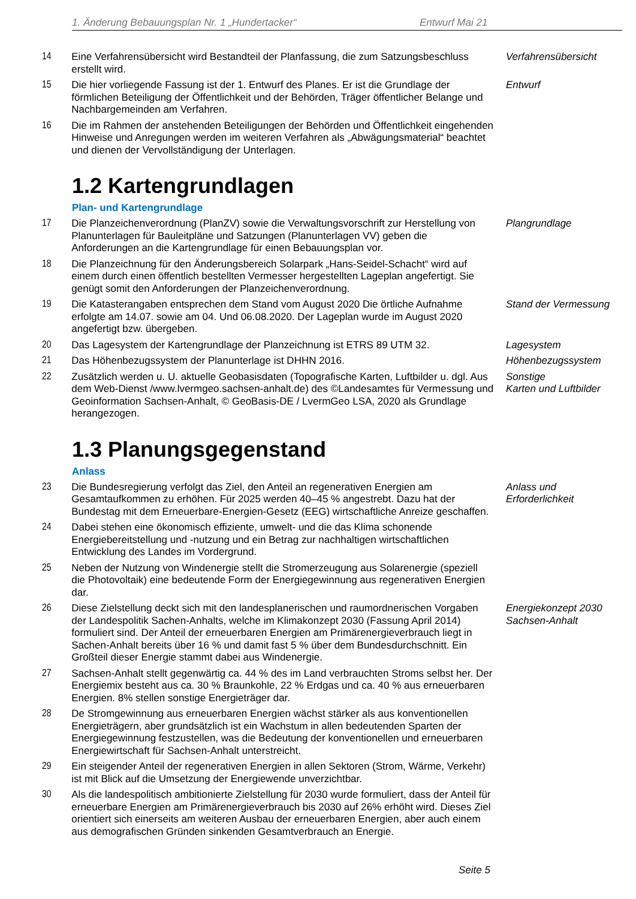1. Änderung Bebauungsplan Nr. 1 „Hundertacker“Entwurf Mai 21
14 Eine Verfahrensübersicht wird Bestandteil der Planfassung, die zum Satzungsbeschluss erstellt wird.
Verfahrensübersicht
15 Die hier vorliegende Fassung ist der 1. Entwurf des Planes. Er ist die Grundlage der förmlichen Beteiligung der Öffentlichkeit und der Behörden, Träger öffentlicher Belange und Nachbargemeinden am Verfahren.
Entwurf
16 Die im Rahmen der anstehenden Beteiligungen der Behörden und Öffentlichkeit eingehenden Hinweise und Anregungen werden im weiteren Verfahren als „Abwägungsmaterial“ beachtet und dienen der Vervollständigung der Unterlagen.
1.2 Kartengrundlagen
Plan- und Kartengrundlage
17 Die Planzeichenverordnung (PlanZV) sowie die Verwaltungsvorschrift zur Herstellung von Planunterlagen für Bauleitpläne und Satzungen (Planunterlagen VV) geben die Anforderungen an die Kartengrundlage für einen Bebauungsplan vor.
Plangrundlage
18 Die Planzeichnung für den Änderungsbereich Solarpark „Hans-Seidel-Schacht“ wird auf einem durch einen öffentlich bestellten Vermesser hergestellten Lageplan angefertigt. Sie genügt somit den Anforderungen der Planzeichenverordnung.
19 Die Katasterangaben entsprechen dem Stand vom August 2020 Die örtliche Aufnahme erfolgte am 14.07. sowie am 04. Und 06.08.2020. Der Lageplan wurde im August 2020 angefertigt bzw. übergeben.
Stand der Vermessung
20 Das Lagesystem der Kartengrundlage der Planzeichnung ist ETRS 89 UTM 32.
Lagesystem
21 Das Höhenbezugssystem der Planunterlage ist DHHN 2016. Höhenbezugssystem
22 Zusätzlich werden u. U. aktuelle Geobasisdaten (Topografische Karten, Luftbilder u. dgl. Aus dem Web-Dienst /www.lvermgeo.sachsen-anhalt.de) des ©Landesamtes für Vermessung und Geoinformation Sachsen-Anhalt, © GeoBasis-DE / LvermGeo LSA, 2020 als Grundlage herangezogen.
Sonstige
Karten und Luftbilder
1.3 Planungsgegenstand
Anlass
23 Die Bundesregierung verfolgt das Ziel, den Anteil an regenerativen Energien am Gesamtaufkommen zu erhöhen. Für 2025 werden 40–45 % angestrebt. Dazu hat der Bundestag mit dem Erneuerbare-Energien-Gesetz (EEG) wirtschaftliche Anreize geschaffen.
Anlass und
Erforderlichkeit
24 Dabei stehen eine ökonomisch effiziente, umwelt- und die das Klima schonende Energiebereitstellung und -nutzung und ein Betrag zur nachhaltigen wirtschaftlichen Entwicklung des Landes im Vordergrund.
25 Neben der Nutzung von Windenergie stellt die Stromerzeugung aus Solarenergie (speziell die Photovoltaik) eine bedeutende Form der Energiegewinnung aus regenerativen Energien dar.
26 Diese Zielstellung deckt sich mit den landesplanerischen und raumordnerischen Vorgaben der Landespolitik Sachen-Anhalts, welche im Klimakonzept 2030 (Fassung April 2014) formuliert sind. Der Anteil der erneuerbaren Energien am Primärenergieverbrauch liegt in Sachen-Anhalt bereits über 16 % und damit fast 5 % über dem Bundesdurchschnitt. Ein Großteil dieser Energie stammt dabei aus Windenergie.
Energiekonzept 2030
Sachsen-Anhalt
27 Sachsen-Anhalt stellt gegenwärtig ca. 44 % des im Land verbrauchten Stroms selbst her. Der Energiemix besteht aus ca. 30 % Braunkohle, 22 % Erdgas und ca. 40 % aus erneuerbaren Energien. 8% stellen sonstige Energieträger dar.
28 De Stromgewinnung aus erneuerbaren Energien wächst stärker als aus konventionellen Energieträgern, aber grundsätzlich ist ein Wachstum in allen bedeutenden Sparten der Energiegewinnung festzustellen, was die Bedeutung der konventionellen und erneuerbaren Energiewirtschaft für Sachsen-Anhalt unterstreicht.
29 Ein steigender Anteil der regenerativen Energien in allen Sektoren (Strom, Wärme, Verkehr) ist mit Blick auf die Umsetzung der Energiewende unverzichtbar.
30 Als die landespolitisch ambitionierte Zielstellung für 2030 wurde formuliert, dass der Anteil für erneuerbare Energien am Primärenergieverbrauch bis 2030 auf 26% erhöht wird. Dieses Ziel orientiert sich einerseits am weiteren Ausbau der erneuerbaren Energien, aber auch einem aus demografischen Gründen sinkenden Gesamtverbrauch an Energie.
Seite 5